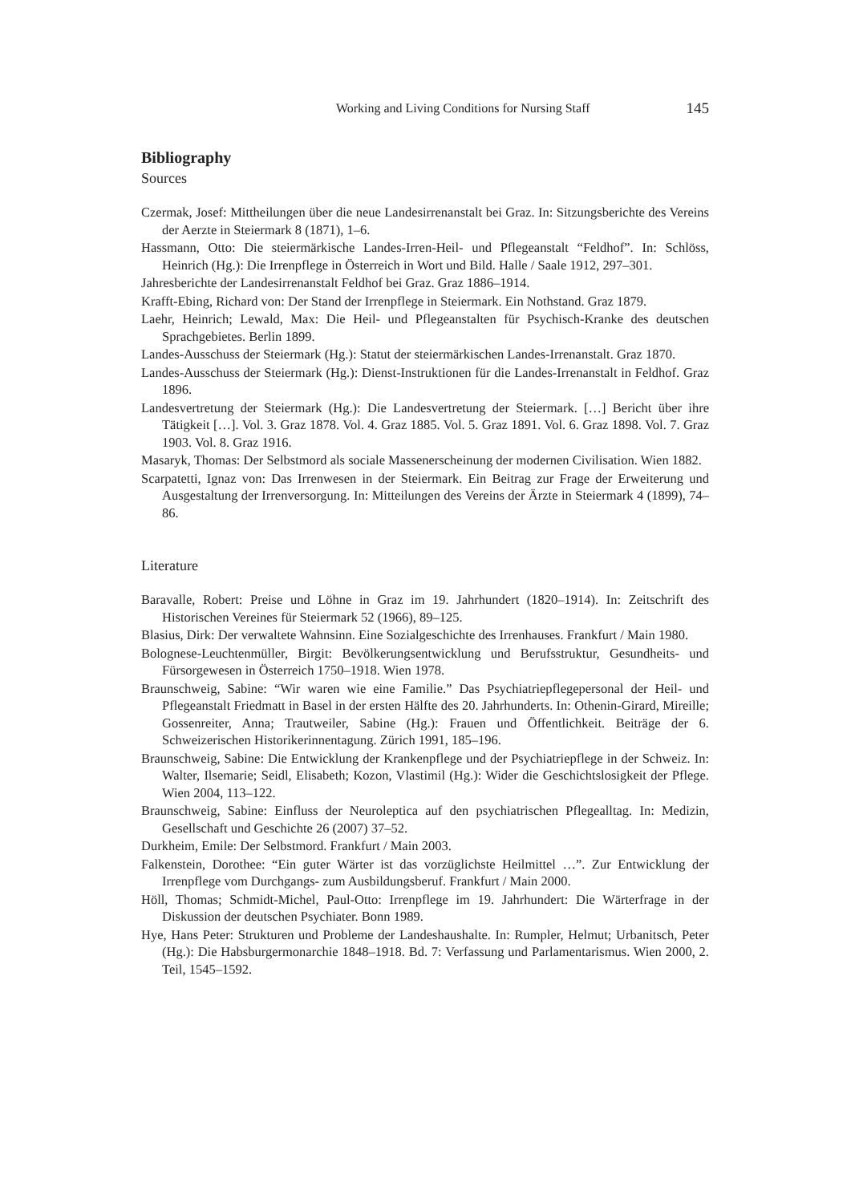Working and Living Conditions for Nursing Staff 145
Bibliography
Sources
Czermak, Josef: Mittheilungen über die neue Landesirrenanstalt bei Graz. In: Sitzungsberichte des Vereins der Aerzte in Steiermark 8 (1871), 1–6.
Hassmann, Otto: Die steiermärkische Landes-Irren-Heil- und Pflegeanstalt “Feldhof”. In: Schlöss, Heinrich (Hg.): Die Irrenpflege in Österreich in Wort und Bild. Halle / Saale 1912, 297–301.
Jahresberichte der Landesirrenanstalt Feldhof bei Graz. Graz 1886–1914.
Krafft-Ebing, Richard von: Der Stand der Irrenpflege in Steiermark. Ein Nothstand. Graz 1879.
Laehr, Heinrich; Lewald, Max: Die Heil- und Pflegeanstalten für Psychisch-Kranke des deutschen Sprachgebietes. Berlin 1899.
Landes-Ausschuss der Steiermark (Hg.): Statut der steiermärkischen Landes-Irrenanstalt. Graz 1870.
Landes-Ausschuss der Steiermark (Hg.): Dienst-Instruktionen für die Landes-Irrenanstalt in Feldhof. Graz 1896.
Landesvertretung der Steiermark (Hg.): Die Landesvertretung der Steiermark. […] Bericht über ihre Tätigkeit […]. Vol. 3. Graz 1878. Vol. 4. Graz 1885. Vol. 5. Graz 1891. Vol. 6. Graz 1898. Vol. 7. Graz 1903. Vol. 8. Graz 1916.
Masaryk, Thomas: Der Selbstmord als sociale Massenerscheinung der modernen Civilisation. Wien 1882.
Scarpatetti, Ignaz von: Das Irrenwesen in der Steiermark. Ein Beitrag zur Frage der Erweiterung und Ausgestaltung der Irrenversorgung. In: Mitteilungen des Vereins der Ärzte in Steiermark 4 (1899), 74–86.
Literature
Baravalle, Robert: Preise und Löhne in Graz im 19. Jahrhundert (1820–1914). In: Zeitschrift des Historischen Vereines für Steiermark 52 (1966), 89–125.
Blasius, Dirk: Der verwaltete Wahnsinn. Eine Sozialgeschichte des Irrenhauses. Frankfurt / Main 1980.
Bolognese-Leuchtenmüller, Birgit: Bevölkerungsentwicklung und Berufsstruktur, Gesundheits- und Fürsorgewesen in Österreich 1750–1918. Wien 1978.
Braunschweig, Sabine: “Wir waren wie eine Familie.” Das Psychiatriepflegepersonal der Heil- und Pflegeanstalt Friedmatt in Basel in der ersten Hälfte des 20. Jahrhunderts. In: Othenin-Girard, Mireille; Gossenreiter, Anna; Trautweiler, Sabine (Hg.): Frauen und Öffentlichkeit. Beiträge der 6. Schweizerischen Historikerinnentagung. Zürich 1991, 185–196.
Braunschweig, Sabine: Die Entwicklung der Krankenpflege und der Psychiatriepflege in der Schweiz. In: Walter, Ilsemarie; Seidl, Elisabeth; Kozon, Vlastimil (Hg.): Wider die Geschichtslosigkeit der Pflege. Wien 2004, 113–122.
Braunschweig, Sabine: Einfluss der Neuroleptica auf den psychiatrischen Pflegealltag. In: Medizin, Gesellschaft und Geschichte 26 (2007) 37–52.
Durkheim, Emile: Der Selbstmord. Frankfurt / Main 2003.
Falkenstein, Dorothee: “Ein guter Wärter ist das vorzüglichste Heilmittel …”. Zur Entwicklung der Irrenpflege vom Durchgangs- zum Ausbildungsberuf. Frankfurt / Main 2000.
Höll, Thomas; Schmidt-Michel, Paul-Otto: Irrenpflege im 19. Jahrhundert: Die Wärterfrage in der Diskussion der deutschen Psychiater. Bonn 1989.
Hye, Hans Peter: Strukturen und Probleme der Landeshaushalte. In: Rumpler, Helmut; Urbanitsch, Peter (Hg.): Die Habsburgermonarchie 1848–1918. Bd. 7: Verfassung und Parlamentarismus. Wien 2000, 2. Teil, 1545–1592.